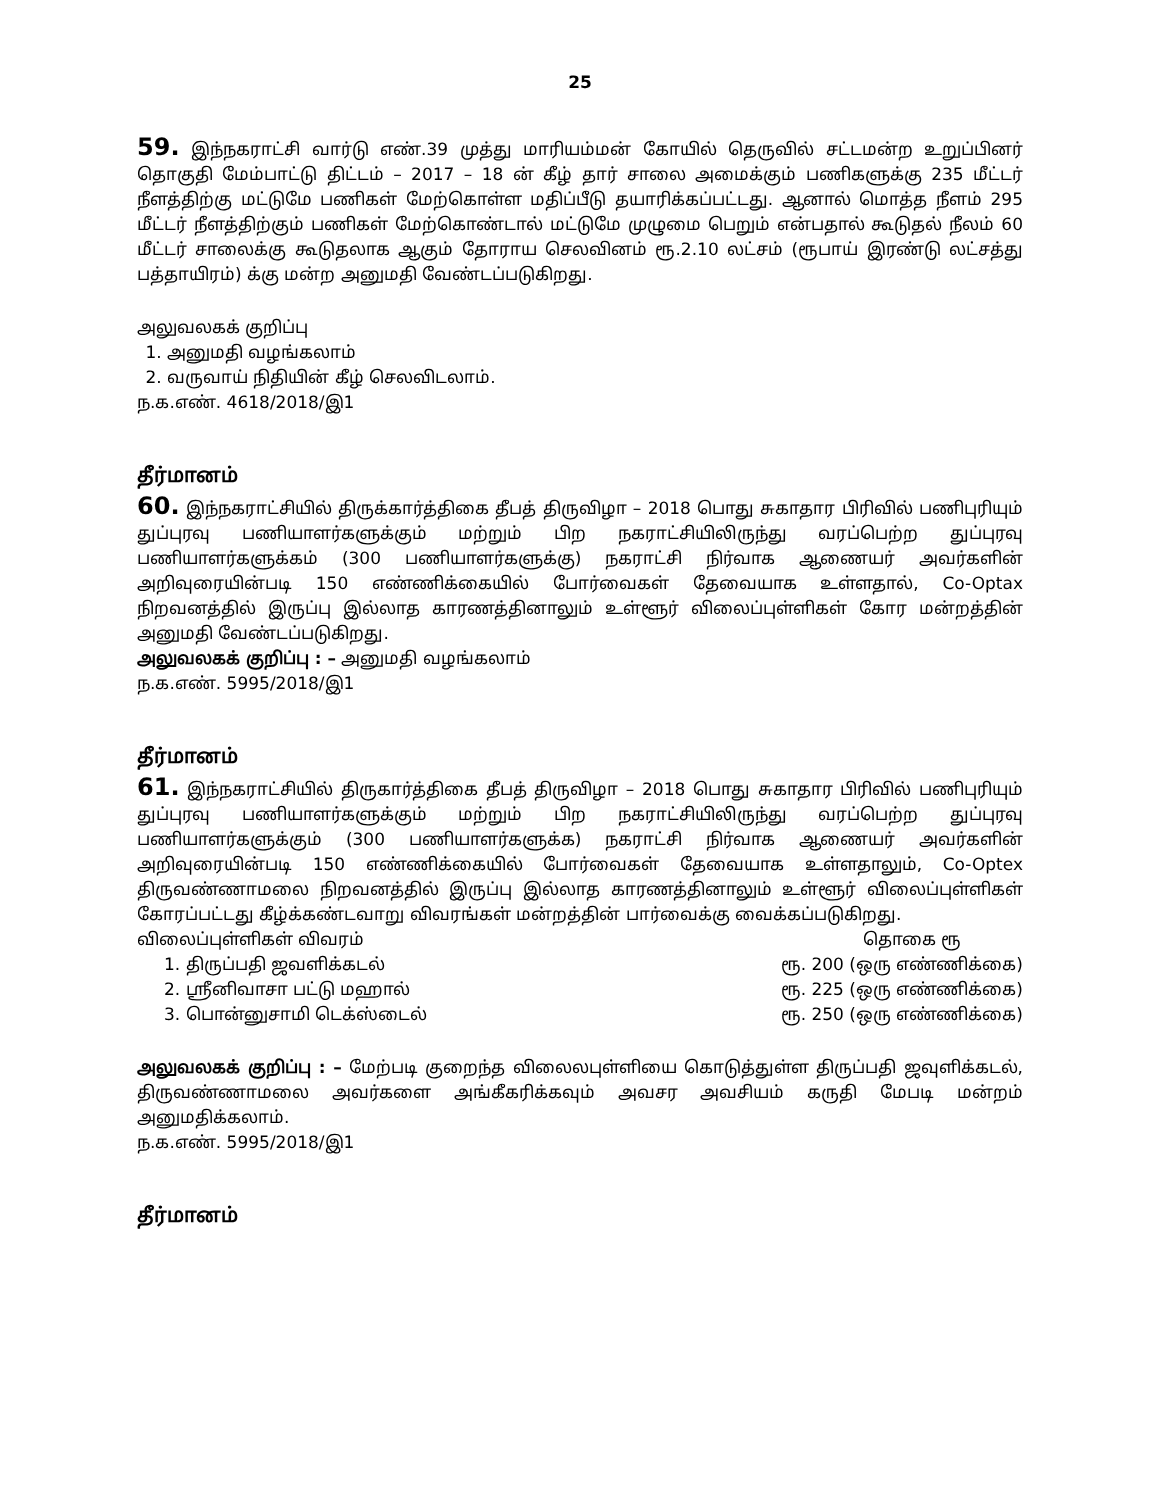25
59. இந்நகராட்சி வார்டு எண்.39 முத்து மாரியம்மன் கோயில் தெருவில் சட்டமன்ற உறுப்பினர் தொகுதி மேம்பாட்டு திட்டம் – 2017 – 18 ன் கீழ் தார் சாலை அமைக்கும் பணிகளுக்கு 235 மீட்டர் நீளத்திற்கு மட்டுமே பணிகள் மேற்கொள்ள மதிப்பீடு தயாரிக்கப்பட்டது. ஆனால் மொத்த நீளம் 295 மீட்டர் நீளத்திற்கும் பணிகள் மேற்கொண்டால் மட்டுமே முழுமை பெறும் என்பதால் கூடுதல் நீலம் 60 மீட்டர் சாலைக்கு கூடுதலாக ஆகும் தோராய செலவினம் ரூ.2.10 லட்சம் (ரூபாய் இரண்டு லட்சத்து பத்தாயிரம்) க்கு மன்ற அனுமதி வேண்டப்படுகிறது.
அலுவலகக் குறிப்பு
1. அனுமதி வழங்கலாம்
2. வருவாய் நிதியின் கீழ் செலவிடலாம்.
ந.க.எண். 4618/2018/இ1
தீர்மானம்
60. இந்நகராட்சியில் திருக்கார்த்திகை தீபத் திருவிழா – 2018 பொது சுகாதார பிரிவில் பணிபுரியும் துப்புரவு பணியாளர்களுக்கும் மற்றும் பிற நகராட்சியிலிருந்து வரப்பெற்ற துப்புரவு பணியாளர்களுக்கம் (300 பணியாளர்களுக்கு) நகராட்சி நிர்வாக ஆணையர் அவர்களின் அறிவுரையின்படி 150 எண்ணிக்கையில் போர்வைகள் தேவையாக உள்ளதால், Co-Optax நிறவனத்தில் இருப்பு இல்லாத காரணத்தினாலும் உள்ளூர் விலைப்புள்ளிகள் கோர மன்றத்தின் அனுமதி வேண்டப்படுகிறது.
அலுவலகக் குறிப்பு : – அனுமதி வழங்கலாம்
ந.க.எண். 5995/2018/இ1
தீர்மானம்
61. இந்நகராட்சியில் திருகார்த்திகை தீபத் திருவிழா – 2018 பொது சுகாதார பிரிவில் பணிபுரியும் துப்புரவு பணியாளர்களுக்கும் மற்றும் பிற நகராட்சியிலிருந்து வரப்பெற்ற துப்புரவு பணியாளர்களுக்கும் (300 பணியாளர்களுக்க) நகராட்சி நிர்வாக ஆணையர் அவர்களின் அறிவுரையின்படி 150 எண்ணிக்கையில் போர்வைகள் தேவையாக உள்ளதாலும், Co-Optex திருவண்ணாமலை நிறவனத்தில் இருப்பு இல்லாத காரணத்தினாலும் உள்ளூர் விலைப்புள்ளிகள் கோரப்பட்டது கீழ்க்கண்டவாறு விவரங்கள் மன்றத்தின் பார்வைக்கு வைக்கப்படுகிறது.
விலைப்புள்ளிகள் விவரம் தொகை ரூ
1. திருப்பதி ஜவளிக்கடல் ரூ. 200 (ஒரு எண்ணிக்கை)
2. ஸ்ரீனிவாசா பட்டு மஹால் ரூ. 225 (ஒரு எண்ணிக்கை)
3. பொன்னுசாமி டெக்ஸ்டைல் ரூ. 250 (ஒரு எண்ணிக்கை)
அலுவலகக் குறிப்பு : – மேற்படி குறைந்த விலைலபுள்ளியை கொடுத்துள்ள திருப்பதி ஜவுளிக்கடல், திருவண்ணாமலை அவர்களை அங்கீகரிக்கவும் அவசர அவசியம் கருதி மேபடி மன்றம் அனுமதிக்கலாம்.
ந.க.எண். 5995/2018/இ1
தீர்மானம்